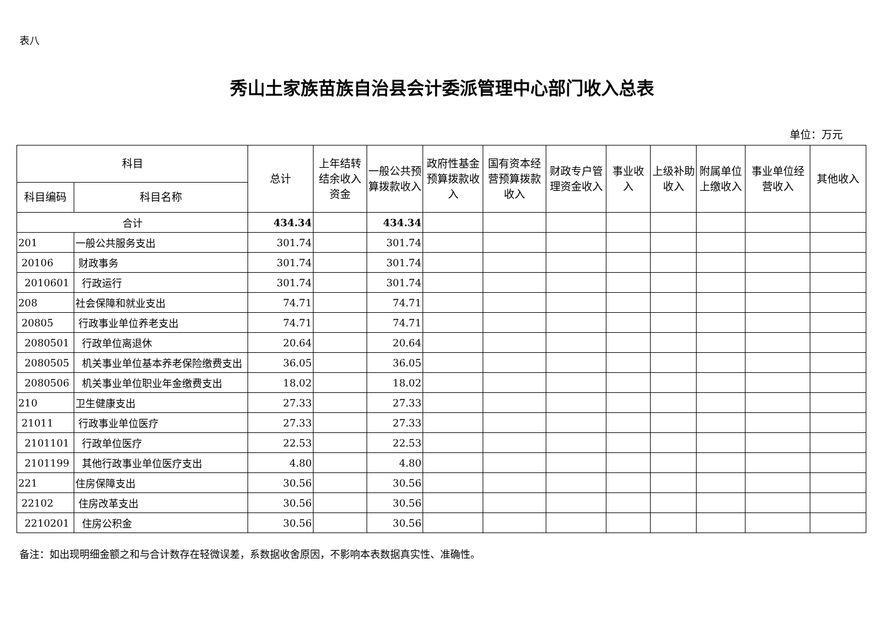表八
秀山土家族苗族自治县会计委派管理中心部门收入总表
单位：万元
| 科目 | | 总计 | 上年结转结余收入资金 | 一般公共预算拨款收入 | 政府性基金预算拨款收入 | 国有资本经营预算拨款收入 | 财政专户管理资金收入 | 事业收入 | 上级补助收入 | 附属单位上缴收入 | 事业单位经营收入 | 其他收入 |
| --- | --- | --- | --- | --- | --- | --- | --- | --- | --- | --- | --- | --- |
| 科目编码 | 科目名称 | | | | | | | | | | | |
| 合计 | | 434.34 | | 434.34 | | | | | | | | |
| 201 | 一般公共服务支出 | 301.74 | | 301.74 | | | | | | | | |
| 20106 | 财政事务 | 301.74 | | 301.74 | | | | | | | | |
| 2010601 | 行政运行 | 301.74 | | 301.74 | | | | | | | | |
| 208 | 社会保障和就业支出 | 74.71 | | 74.71 | | | | | | | | |
| 20805 | 行政事业单位养老支出 | 74.71 | | 74.71 | | | | | | | | |
| 2080501 | 行政单位离退休 | 20.64 | | 20.64 | | | | | | | | |
| 2080505 | 机关事业单位基本养老保险缴费支出 | 36.05 | | 36.05 | | | | | | | | |
| 2080506 | 机关事业单位职业年金缴费支出 | 18.02 | | 18.02 | | | | | | | | |
| 210 | 卫生健康支出 | 27.33 | | 27.33 | | | | | | | | |
| 21011 | 行政事业单位医疗 | 27.33 | | 27.33 | | | | | | | | |
| 2101101 | 行政单位医疗 | 22.53 | | 22.53 | | | | | | | | |
| 2101199 | 其他行政事业单位医疗支出 | 4.80 | | 4.80 | | | | | | | | |
| 221 | 住房保障支出 | 30.56 | | 30.56 | | | | | | | | |
| 22102 | 住房改革支出 | 30.56 | | 30.56 | | | | | | | | |
| 2210201 | 住房公积金 | 30.56 | | 30.56 | | | | | | | | |
备注：如出现明细金额之和与合计数存在轻微误差，系数据收舍原因，不影响本表数据真实性、准确性。